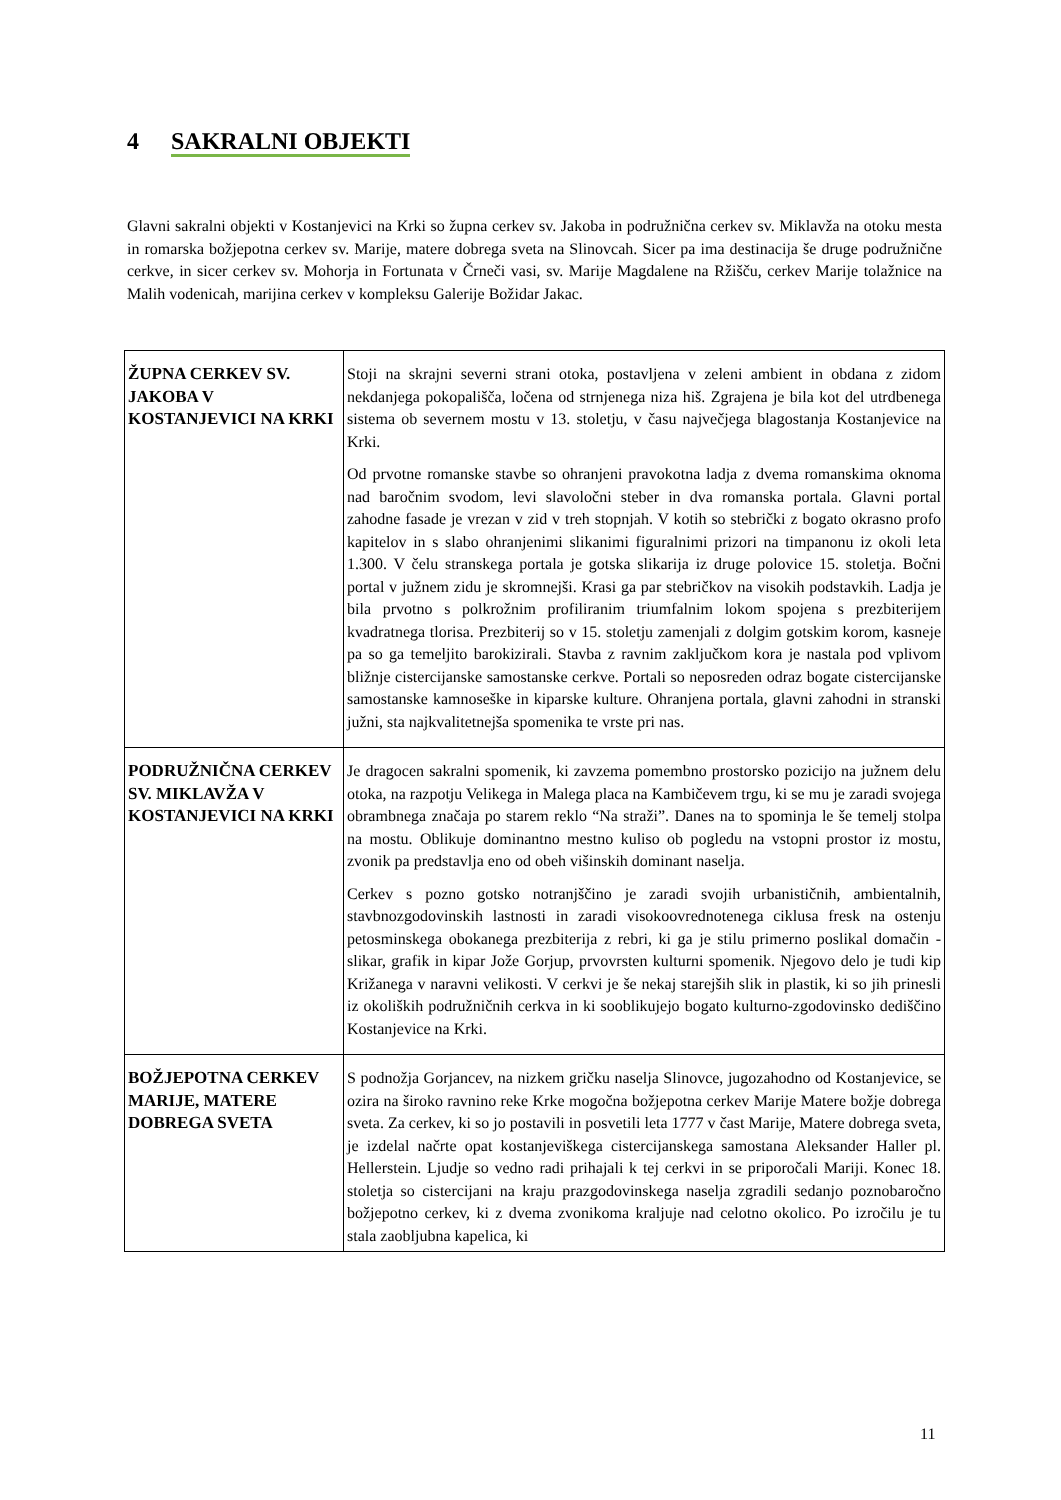4 SAKRALNI OBJEKTI
Glavni sakralni objekti v Kostanjevici na Krki so župna cerkev sv. Jakoba in podružnična cerkev sv. Miklavža na otoku mesta in romarska božjepotna cerkev sv. Marije, matere dobrega sveta na Slinovcah. Sicer pa ima destinacija še druge podružnične cerkve, in sicer cerkev sv. Mohorja in Fortunata v Črneči vasi, sv. Marije Magdalene na Ržišču, cerkev Marije tolažnice na Malih vodenicah, marijina cerkev v kompleksu Galerije Božidar Jakac.
| ŽUPNA CERKEV SV. JAKOBA V KOSTANJEVICI NA KRKI | Stoji na skrajni severni strani otoka, postavljena v zeleni ambient in obdana z zidom nekdanjega pokopališča, ločena od strnjenega niza hiš. Zgrajena je bila kot del utrdbenega sistema ob severnem mostu v 13. stoletju, v času največjega blagostanja Kostanjevice na Krki. Od prvotne romanske stavbe so ohranjeni pravokotna ladja z dvema romanskima oknoma nad baročnim svodom, levi slavoločni steber in dva romanska portala. Glavni portal zahodne fasade je vrezan v zid v treh stopnjah. V kotih so stebrički z bogato okrasno profo kapitelov in s slabo ohranjenimi slikanimi figuralnimi prizori na timpanonu iz okoli leta 1.300. V čelu stranskega portala je gotska slikarija iz druge polovice 15. stoletja. Bočni portal v južnem zidu je skromnejši. Krasi ga par stebričkov na visokih podstavkih. Ladja je bila prvotno s polkrožnim profiliranim triumfalnim lokom spojena s prezbiterijem kvadratnega tlorisa. Prezbiterij so v 15. stoletju zamenjali z dolgim gotskim korom, kasneje pa so ga temeljito barokizirali. Stavba z ravnim zaključkom kora je nastala pod vplivom bližnje cistercijanske samostanske cerkve. Portali so neposreden odraz bogate cistercijanske samostanske kamnoseške in kiparske kulture. Ohranjena portala, glavni zahodni in stranski južni, sta najkvalitetnejša spomenika te vrste pri nas. |
| PODRUŽNIČNA CERKEV SV. MIKLAVŽA V KOSTANJEVICI NA KRKI | Je dragocen sakralni spomenik, ki zavzema pomembno prostorsko pozicijo na južnem delu otoka, na razpotju Velikega in Malega placa na Kambičevem trgu, ki se mu je zaradi svojega obrambnega značaja po starem reklo “Na straži”. Danes na to spominja le še temelj stolpa na mostu. Oblikuje dominantno mestno kuliso ob pogledu na vstopni prostor iz mostu, zvonik pa predstavlja eno od obeh višinskih dominant naselja. Cerkev s pozno gotsko notranjščino je zaradi svojih urbanističnih, ambientalnih, stavbnozgodovinskih lastnosti in zaradi visokoovrednotenega ciklusa fresk na ostenju petosminskega obokanega prezbiterija z rebri, ki ga je stilu primerno poslikal domačin - slikar, grafik in kipar Jože Gorjup, prvovrsten kulturni spomenik. Njegovo delo je tudi kip Križanega v naravni velikosti. V cerkvi je še nekaj starejših slik in plastik, ki so jih prinesli iz okoliških podružničnih cerkva in ki sooblikujejo bogato kulturno-zgodovinsko dediščino Kostanjevice na Krki. |
| BOŽJEPOTNA CERKEV MARIJE, MATERE DOBREGA SVETA | S podnožja Gorjancev, na nizkem gričku naselja Slinovce, jugozahodno od Kostanjevice, se ozira na široko ravnino reke Krke mogočna božjepotna cerkev Marije Matere božje dobrega sveta. Za cerkev, ki so jo postavili in posvetili leta 1777 v čast Marije, Matere dobrega sveta, je izdelal načrte opat kostanjeviškega cistercijanskega samostana Aleksander Haller pl. Hellerstein. Ljudje so vedno radi prihajali k tej cerkvi in se priporočali Mariji. Konec 18. stoletja so cistercijani na kraju prazgodovinskega naselja zgradili sedanjo poznobaročno božjepotno cerkev, ki z dvema zvonikoma kraljuje nad celotno okolico. Po izročilu je tu stala zaobljubna kapelica, ki |
11